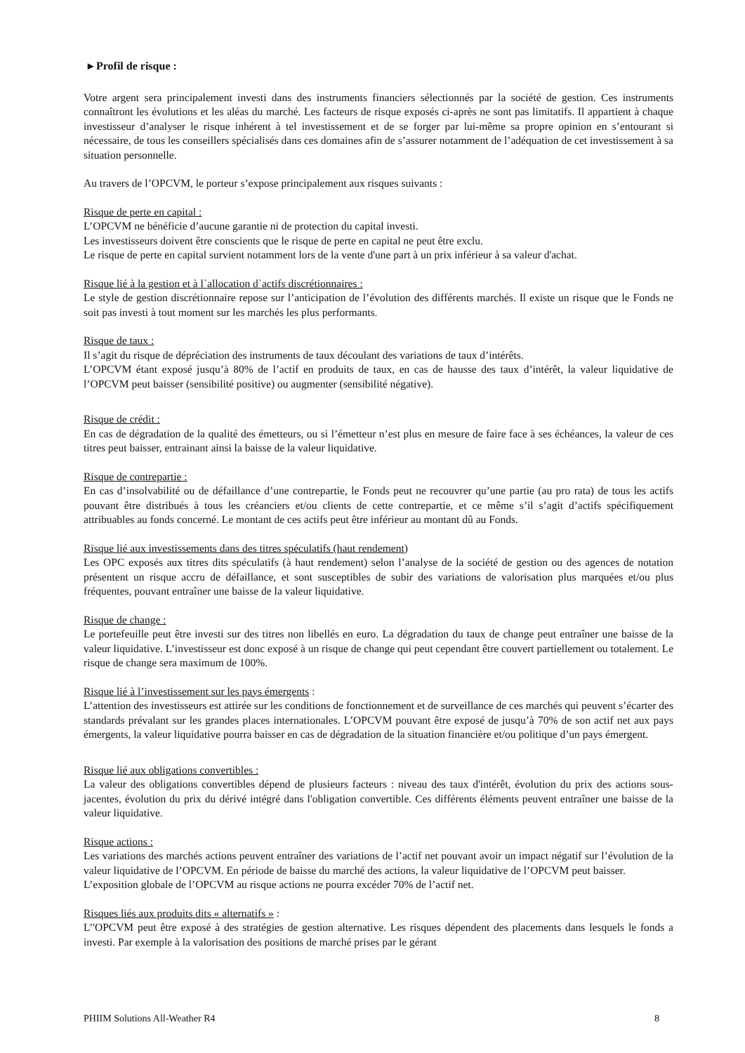▸ Profil de risque :
Votre argent sera principalement investi dans des instruments financiers sélectionnés par la société de gestion. Ces instruments connaîtront les évolutions et les aléas du marché. Les facteurs de risque exposés ci-après ne sont pas limitatifs. Il appartient à chaque investisseur d’analyser le risque inhérent à tel investissement et de se forger par lui-même sa propre opinion en s’entourant si nécessaire, de tous les conseillers spécialisés dans ces domaines afin de s’assurer notamment de l’adéquation de cet investissement à sa situation personnelle.
Au travers de l’OPCVM, le porteur s’expose principalement aux risques suivants :
Risque de perte en capital :
L’OPCVM ne bénéficie d’aucune garantie ni de protection du capital investi.
Les investisseurs doivent être conscients que le risque de perte en capital ne peut être exclu.
Le risque de perte en capital survient notamment lors de la vente d'une part à un prix inférieur à sa valeur d'achat.
Risque lié à la gestion et à l`allocation d`actifs discrétionnaires :
Le style de gestion discrétionnaire repose sur l’anticipation de l’évolution des différents marchés. Il existe un risque que le Fonds ne soit pas investi à tout moment sur les marchés les plus performants.
Risque de taux :
Il s’agit du risque de dépréciation des instruments de taux découlant des variations de taux d’intérêts.
L’OPCVM étant exposé jusqu’à 80% de l’actif en produits de taux, en cas de hausse des taux d’intérêt, la valeur liquidative de l’OPCVM peut baisser (sensibilité positive) ou augmenter (sensibilité négative).
Risque de crédit :
En cas de dégradation de la qualité des émetteurs, ou si l’émetteur n’est plus en mesure de faire face à ses échéances, la valeur de ces titres peut baisser, entrainant ainsi la baisse de la valeur liquidative.
Risque de contrepartie :
En cas d’insolvabilité ou de défaillance d’une contrepartie, le Fonds peut ne recouvrer qu’une partie (au pro rata) de tous les actifs pouvant être distribués à tous les créanciers et/ou clients de cette contrepartie, et ce même s’il s’agit d’actifs spécifiquement attribuables au fonds concerné. Le montant de ces actifs peut être inférieur au montant dû au Fonds.
Risque lié aux investissements dans des titres spéculatifs (haut rendement)
Les OPC exposés aux titres dits spéculatifs (à haut rendement) selon l’analyse de la société de gestion ou des agences de notation présentent un risque accru de défaillance, et sont susceptibles de subir des variations de valorisation plus marquées et/ou plus fréquentes, pouvant entraîner une baisse de la valeur liquidative.
Risque de change :
Le portefeuille peut être investi sur des titres non libellés en euro. La dégradation du taux de change peut entraîner une baisse de la valeur liquidative. L’investisseur est donc exposé à un risque de change qui peut cependant être couvert partiellement ou totalement. Le risque de change sera maximum de 100%.
Risque lié à l’investissement sur les pays émergents :
L’attention des investisseurs est attirée sur les conditions de fonctionnement et de surveillance de ces marchés qui peuvent s’écarter des standards prévalant sur les grandes places internationales. L’OPCVM pouvant être exposé de jusqu’à 70% de son actif net aux pays émergents, la valeur liquidative pourra baisser en cas de dégradation de la situation financière et/ou politique d’un pays émergent.
Risque lié aux obligations convertibles :
La valeur des obligations convertibles dépend de plusieurs facteurs : niveau des taux d'intérêt, évolution du prix des actions sous-jacentes, évolution du prix du dérivé intégré dans l'obligation convertible. Ces différents éléments peuvent entraîner une baisse de la valeur liquidative.
Risque actions :
Les variations des marchés actions peuvent entraîner des variations de l’actif net pouvant avoir un impact négatif sur l’évolution de la valeur liquidative de l’OPCVM. En période de baisse du marché des actions, la valeur liquidative de l’OPCVM peut baisser.
L’exposition globale de l’OPCVM au risque actions ne pourra excéder 70% de l’actif net.
Risques liés aux produits dits « alternatifs » :
L’'OPCVM peut être exposé à des stratégies de gestion alternative. Les risques dépendent des placements dans lesquels le fonds a investi. Par exemple à la valorisation des positions de marché prises par le gérant
PHIIM Solutions All-Weather R4 8